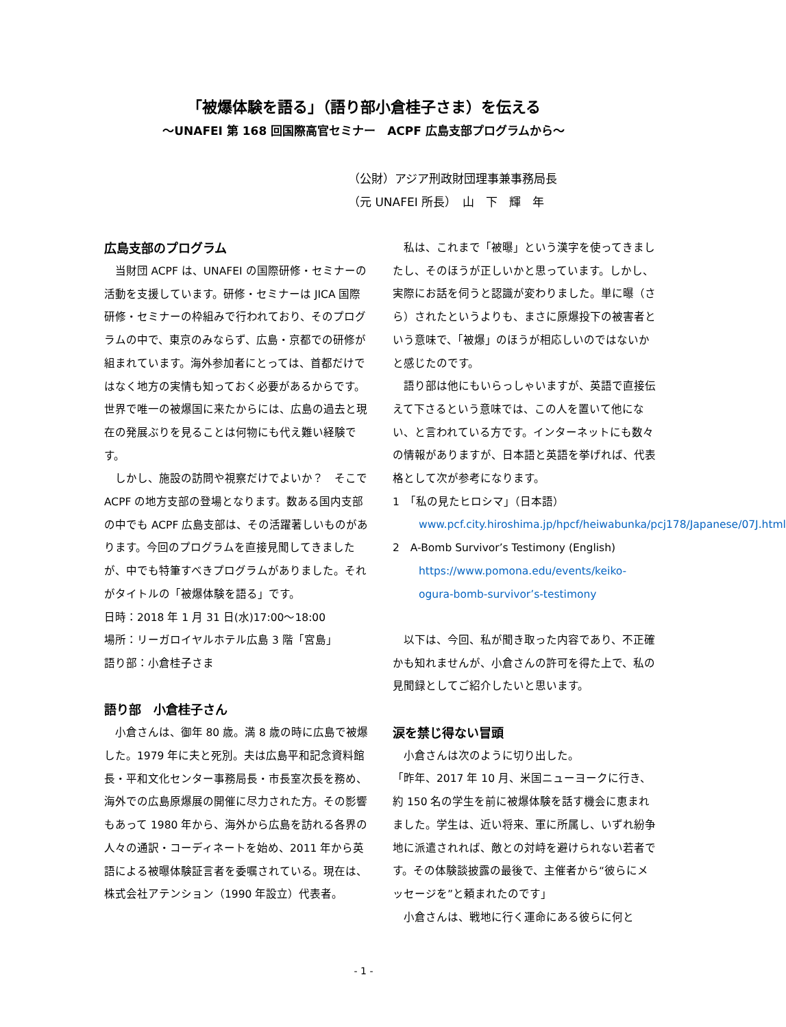「被爆体験を語る」（語り部小倉桂子さま）を伝える
～UNAFEI 第 168 回国際高官セミナー　ACPF 広島支部プログラムから～
（公財）アジア刑政財団理事兼事務局長
（元 UNAFEI 所長）　山　下　輝　年
広島支部のプログラム
当財団 ACPF は、UNAFEI の国際研修・セミナーの活動を支援しています。研修・セミナーは JICA 国際研修・セミナーの枠組みで行われており、そのプログラムの中で、東京のみならず、広島・京都での研修が組まれています。海外参加者にとっては、首都だけではなく地方の実情も知っておく必要があるからです。世界で唯一の被爆国に来たからには、広島の過去と現在の発展ぶりを見ることは何物にも代え難い経験です。
しかし、施設の訪問や視察だけでよいか？　そこで ACPF の地方支部の登場となります。数ある国内支部の中でも ACPF 広島支部は、その活躍著しいものがあります。今回のプログラムを直接見聞してきましたが、中でも特筆すべきプログラムがありました。それがタイトルの「被爆体験を語る」です。
日時：2018 年 1 月 31 日(水)17:00～18:00
場所：リーガロイヤルホテル広島 3 階「宮島」
語り部：小倉桂子さま
語り部　小倉桂子さん
小倉さんは、御年 80 歳。満 8 歳の時に広島で被爆した。1979 年に夫と死別。夫は広島平和記念資料館長・平和文化センター事務局長・市長室次長を務め、海外での広島原爆展の開催に尽力された方。その影響もあって 1980 年から、海外から広島を訪れる各界の人々の通訳・コーディネートを始め、2011 年から英語による被曝体験証言者を委嘱されている。現在は、株式会社アテンション（1990 年設立）代表者。
私は、これまで「被曝」という漢字を使ってきましたし、そのほうが正しいかと思っています。しかし、実際にお話を伺うと認識が変わりました。単に曝（さら）されたというよりも、まさに原爆投下の被害者という意味で、「被爆」のほうが相応しいのではないかと感じたのです。
語り部は他にもいらっしゃいますが、英語で直接伝えて下さるという意味では、この人を置いて他にない、と言われている方です。インターネットにも数々の情報がありますが、日本語と英語を挙げれば、代表格として次が参考になります。
1　「私の見たヒロシマ」（日本語）
www.pcf.city.hiroshima.jp/hpcf/heiwabunka/pcj178/Japanese/07J.html
2　A-Bomb Survivor’s Testimony (English)
https://www.pomona.edu/events/keiko-ogura-bomb-survivor’s-testimony
以下は、今回、私が聞き取った内容であり、不正確かも知れませんが、小倉さんの許可を得た上で、私の見聞録としてご紹介したいと思います。
涙を禁じ得ない冒頭
小倉さんは次のように切り出した。
「昨年、2017 年 10 月、米国ニューヨークに行き、約 150 名の学生を前に被爆体験を話す機会に恵まれました。学生は、近い将来、軍に所属し、いずれ紛争地に派遣されれば、敵との対峙を避けられない若者です。その体験談披露の最後で、主催者から“彼らにメッセージを”と頼まれたのです」
小倉さんは、戦地に行く運命にある彼らに何と
- 1 -